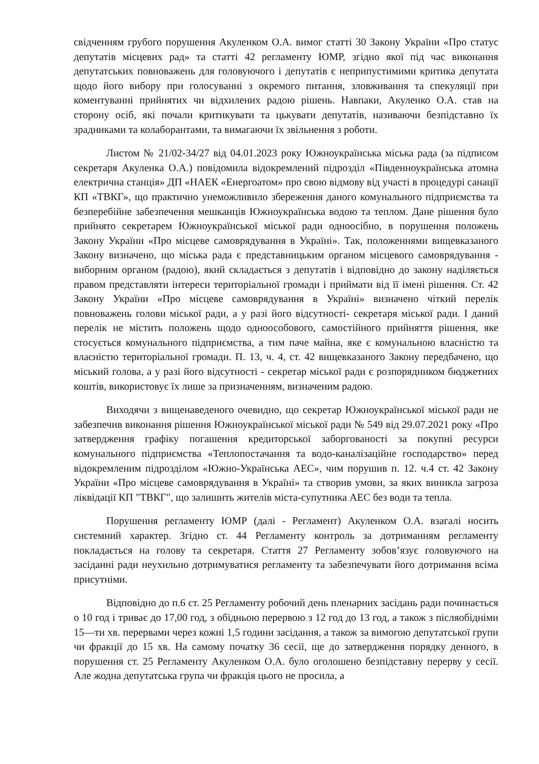свідченням грубого порушення Акуленком О.А. вимог статті 30 Закону України «Про статус депутатів місцевих рад» та статті 42 регламенту ЮМР, згідно якої під час виконання депутатських повноважень для головуючого і депутатів є неприпустимими критика депутата щодо його вибору при голосуванні з окремого питання, зловживання та спекуляції при коментуванні прийнятих чи відхилених радою рішень. Навпаки, Акуленко О.А. став на сторону осіб, які почали критикувати та цькувати депутатів, називаючи безпідставно їх зрадниками та колаборантами, та вимагаючи їх звільнення з роботи.
Листом № 21/02-34/27 від 04.01.2023 року Южноукраїнська міська рада (за підписом секретаря Акуленка О.А.) повідомила відокремлений підрозділ «Південноукраїнська атомна електрична станція» ДП «НАЕК «Енергоатом» про свою відмову від участі в процедурі санації КП «ТВКГ», що практично унеможливило збереження даного комунального підприємства та безперебійне забезпечення мешканців Южноукраїнська водою та теплом. Дане рішення було прийнято секретарем Южноукраїнської міської ради одноосібно, в порушення положень Закону України «Про місцеве самоврядування в Україні». Так, положеннями вищевказаного Закону визначено, що міська рада є представницьким органом місцевого самоврядування - виборним органом (радою), який складається з депутатів і відповідно до закону наділяється правом представляти інтереси територіальної громади і приймати від її імені рішення. Ст. 42 Закону України «Про місцеве самоврядування в Україні» визначено чіткий перелік повноважень голови міської ради, а у разі його відсутності- секретаря міської ради. І даний перелік не містить положень щодо одноособового, самостійного прийняття рішення, яке стосується комунального підприємства, а тим паче майна, яке є комунальною власністю та власністю територіальної громади. П. 13, ч. 4, ст. 42 вищевказаного Закону передбачено, що міський голова, а у разі його відсутності - секретар міської ради є розпорядником бюджетних коштів, використовує їх лише за призначенням, визначеним радою.
Виходячи з вищенаведеного очевидно, що секретар Южноукраїнської міської ради не забезпечив виконання рішення Южноукраїнської міської ради № 549 від 29.07.2021 року «Про затвердження графіку погашення кредиторської заборгованості за покупні ресурси комунального підприємства «Теплопостачання та водо-каналізаційне господарство» перед відокремленим підрозділом «Южно-Українська АЕС», чим порушив п. 12. ч.4 ст. 42 Закону України «Про місцеве самоврядування в Україні» та створив умови, за яких виникла загроза ліквідації КП "ТВКГ", що залишить жителів міста-супутника АЕС без води та тепла.
Порушення регламенту ЮМР (далі - Регламент) Акуленком О.А. взагалі носить системний характер. Згідно ст. 44 Регламенту контроль за дотриманням регламенту покладається на голову та секретаря. Стаття 27 Регламенту зобов’язує головуючого на засіданні ради неухильно дотримуватися регламенту та забезпечувати його дотримання всіма присутніми.
Відповідно до п.6 ст. 25 Регламенту робочий день пленарних засідань ради починається о 10 год і триває до 17,00 год, з обідньою перервою з 12 год до 13 год, а також з післяобідніми 15—ти хв. перервами через кожні 1,5 години засідання, а також за вимогою депутатської групи чи фракції до 15 хв. На самому початку 36 сесії, ще до затвердження порядку денного, в порушення ст. 25 Регламенту Акуленком О.А. було оголошено безпідставну перерву у сесії. Але жодна депутатська група чи фракція цього не просила, а